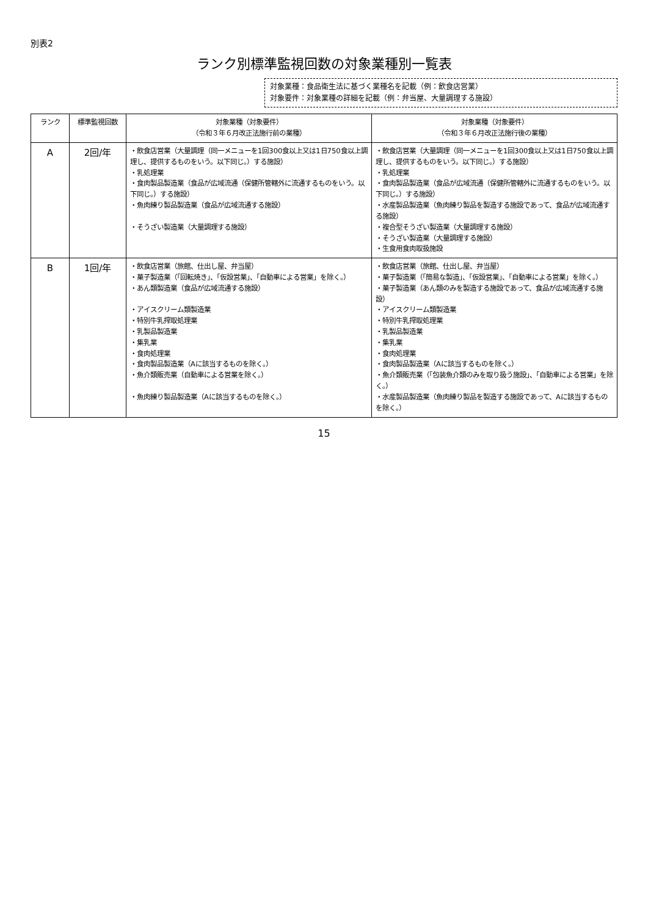別表2
ランク別標準監視回数の対象業種別一覧表
対象業種：食品衛生法に基づく業種名を記載（例：飲食店営業）
対象要件：対象業種の詳細を記載（例：弁当屋、大量調理する施設）
| ランク | 標準監視回数 | 対象業種（対象要件） （令和３年６月改正法施行前の業種） | 対象業種（対象要件） （令和３年６月改正法施行後の業種） |
| --- | --- | --- | --- |
| A | 2回/年 | ・飲食店営業（大量調理（同一メニューを1回300食以上又は1日750食以上調理し、提供するものをいう。以下同じ。）する施設） ・乳処理業 ・食肉製品製造業（食品が広域流通（保健所管轄外に流通するものをいう。以下同じ。）する施設） ・魚肉練り製品製造業（食品が広域流通する施設） ・そうざい製造業（大量調理する施設） | ・飲食店営業（大量調理（同一メニューを1回300食以上又は1日750食以上調理し、提供するものをいう。以下同じ。）する施設） ・乳処理業 ・食肉製品製造業（食品が広域流通（保健所管轄外に流通するものをいう。以下同じ。）する施設） ・水産製品製造業（魚肉練り製品を製造する施設であって、食品が広域流通する施設） ・複合型そうざい製造業（大量調理する施設） ・そうざい製造業（大量調理する施設） ・生食用食肉取扱施設 |
| B | 1回/年 | ・飲食店営業（旅館、仕出し屋、弁当屋） ・菓子製造業（「回転焼き」、「仮設営業」、「自動車による営業」を除く。） ・あん類製造業（食品が広域流通する施設） ・アイスクリーム類製造業 ・特別牛乳搾取処理業 ・乳製品製造業 ・集乳業 ・食肉処理業 ・食肉製品製造業（Aに該当するものを除く。） ・魚介類販売業（自動車による営業を除く。） ・魚肉練り製品製造業（Aに該当するものを除く。） | ・飲食店営業（旅館、仕出し屋、弁当屋） ・菓子製造業（「簡易な製造」、「仮設営業」、「自動車による営業」を除く。） ・菓子製造業（あん類のみを製造する施設であって、食品が広域流通する施設） ・アイスクリーム類製造業 ・特別牛乳搾取処理業 ・乳製品製造業 ・集乳業 ・食肉処理業 ・食肉製品製造業（Aに該当するものを除く。） ・魚介類販売業（「包装魚介類のみを取り扱う施設」、「自動車による営業」を除く。） ・水産製品製造業（魚肉練り製品を製造する施設であって、Aに該当するものを除く。） |
15